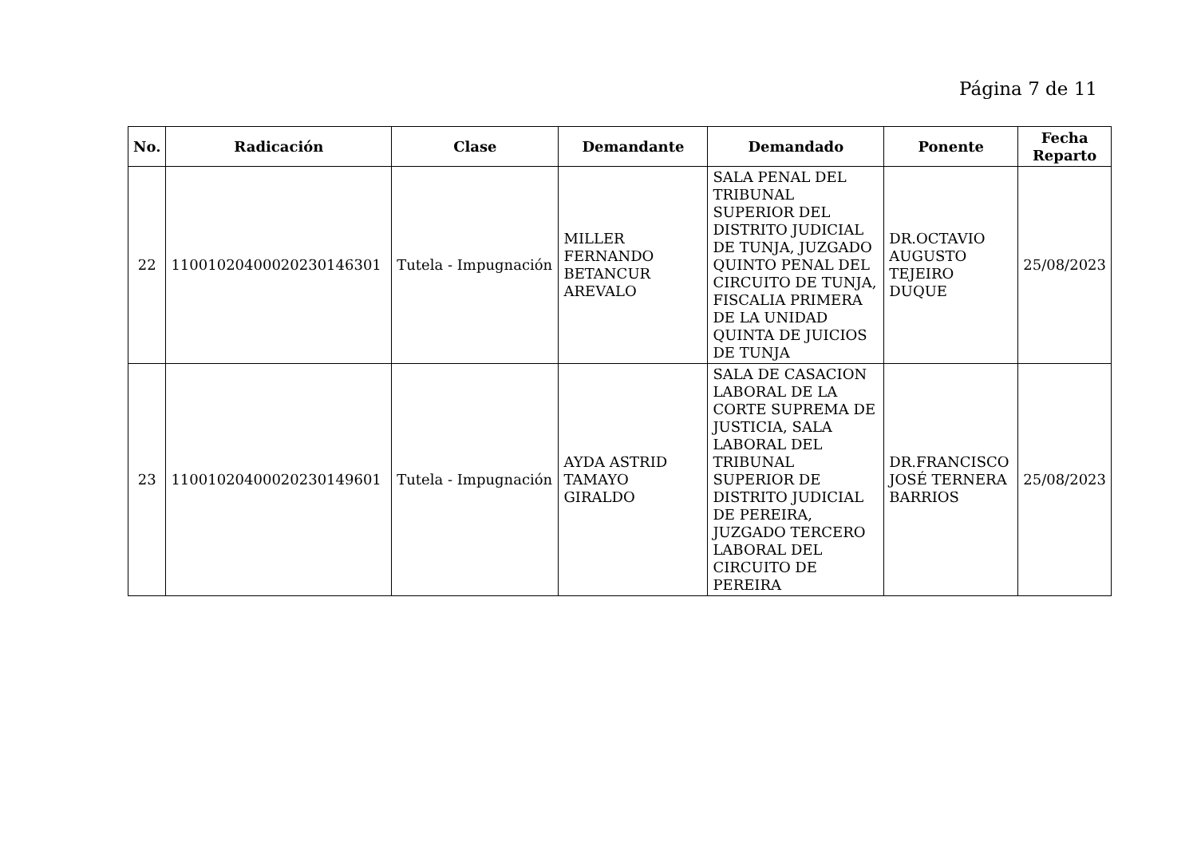Página 7 de 11
| No. | Radicación | Clase | Demandante | Demandado | Ponente | Fecha Reparto |
| --- | --- | --- | --- | --- | --- | --- |
| 22 | 11001020400020230146301 | Tutela - Impugnación | MILLER FERNANDO BETANCUR AREVALO | SALA PENAL DEL TRIBUNAL SUPERIOR DEL DISTRITO JUDICIAL DE TUNJA, JUZGADO QUINTO PENAL DEL CIRCUITO DE TUNJA, FISCALIA PRIMERA DE LA UNIDAD QUINTA DE JUICIOS DE TUNJA | DR.OCTAVIO AUGUSTO TEJEIRO DUQUE | 25/08/2023 |
| 23 | 11001020400020230149601 | Tutela - Impugnación | AYDA ASTRID TAMAYO GIRALDO | SALA DE CASACION LABORAL DE LA CORTE SUPREMA DE JUSTICIA, SALA LABORAL DEL TRIBUNAL SUPERIOR DE DISTRITO JUDICIAL DE PEREIRA, JUZGADO TERCERO LABORAL DEL CIRCUITO DE PEREIRA | DR.FRANCISCO JOSÉ TERNERA BARRIOS | 25/08/2023 |